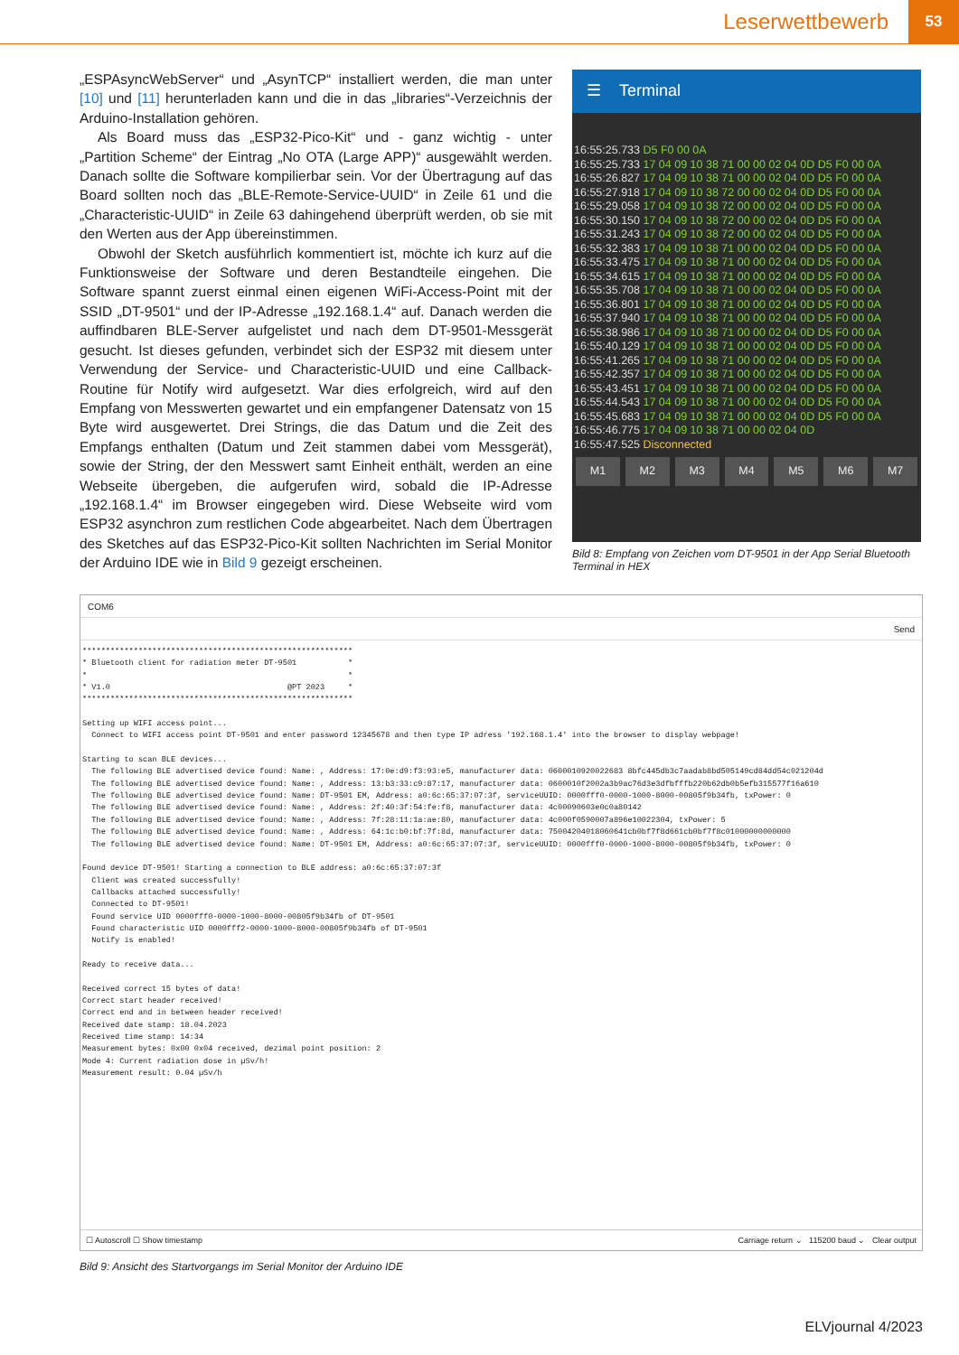Leserwettbewerb 53
„ESPAsyncWebServer“ und „AsynTCP“ installiert werden, die man unter [10] und [11] herunterladen kann und die in das „libraries“-Verzeichnis der Arduino-Installation gehören.
Als Board muss das „ESP32-Pico-Kit“ und - ganz wichtig - unter „Partition Scheme“ der Eintrag „No OTA (Large APP)“ ausgewählt werden. Danach sollte die Software kompilierbar sein. Vor der Übertragung auf das Board sollten noch das „BLE-Remote-Service-UUID“ in Zeile 61 und die „Characteristic-UUID“ in Zeile 63 dahingehend überprüft werden, ob sie mit den Werten aus der App übereinstimmen.
Obwohl der Sketch ausführlich kommentiert ist, möchte ich kurz auf die Funktionsweise der Software und deren Bestandteile eingehen. Die Software spannt zuerst einmal einen eigenen WiFi-Access-Point mit der SSID „DT-9501“ und der IP-Adresse „192.168.1.4“ auf. Danach werden die auffindbaren BLE-Server aufgelistet und nach dem DT-9501-Messgerät gesucht. Ist dieses gefunden, verbindet sich der ESP32 mit diesem unter Verwendung der Service- und Characteristic-UUID und eine Callback-Routine für Notify wird aufgesetzt. War dies erfolgreich, wird auf den Empfang von Messwerten gewartet und ein empfangener Datensatz von 15 Byte wird ausgewertet. Drei Strings, die das Datum und die Zeit des Empfangs enthalten (Datum und Zeit stammen dabei vom Messgerät), sowie der String, der den Messwert samt Einheit enthält, werden an eine Webseite übergeben, die aufgerufen wird, sobald die IP-Adresse „192.168.1.4“ im Browser eingegeben wird. Diese Webseite wird vom ESP32 asynchron zum restlichen Code abgearbeitet. Nach dem Übertragen des Sketches auf das ESP32-Pico-Kit sollten Nachrichten im Serial Monitor der Arduino IDE wie in Bild 9 gezeigt erscheinen.
☰ Terminal
16:55:25.733 D5 F0 00 0A
16:55:25.733 17 04 09 10 38 71 00 00 02 04 0D D5 F0 00 0A
16:55:26.827 17 04 09 10 38 71 00 00 02 04 0D D5 F0 00 0A
16:55:27.918 17 04 09 10 38 72 00 00 02 04 0D D5 F0 00 0A
16:55:29.058 17 04 09 10 38 72 00 00 02 04 0D D5 F0 00 0A
16:55:30.150 17 04 09 10 38 72 00 00 02 04 0D D5 F0 00 0A
16:55:31.243 17 04 09 10 38 72 00 00 02 04 0D D5 F0 00 0A
16:55:32.383 17 04 09 10 38 71 00 00 02 04 0D D5 F0 00 0A
16:55:33.475 17 04 09 10 38 71 00 00 02 04 0D D5 F0 00 0A
16:55:34.615 17 04 09 10 38 71 00 00 02 04 0D D5 F0 00 0A
16:55:35.708 17 04 09 10 38 71 00 00 02 04 0D D5 F0 00 0A
16:55:36.801 17 04 09 10 38 71 00 00 02 04 0D D5 F0 00 0A
16:55:37.940 17 04 09 10 38 71 00 00 02 04 0D D5 F0 00 0A
16:55:38.986 17 04 09 10 38 71 00 00 02 04 0D D5 F0 00 0A
16:55:40.129 17 04 09 10 38 71 00 00 02 04 0D D5 F0 00 0A
16:55:41.265 17 04 09 10 38 71 00 00 02 04 0D D5 F0 00 0A
16:55:42.357 17 04 09 10 38 71 00 00 02 04 0D D5 F0 00 0A
16:55:43.451 17 04 09 10 38 71 00 00 02 04 0D D5 F0 00 0A
16:55:44.543 17 04 09 10 38 71 00 00 02 04 0D D5 F0 00 0A
16:55:45.683 17 04 09 10 38 71 00 00 02 04 0D D5 F0 00 0A
16:55:46.775 17 04 09 10 38 71 00 00 02 04 0D
16:55:47.525 Disconnected
M1 M2 M3 M4 M5 M6 M7
Bild 8: Empfang von Zeichen vom DT-9501 in der App Serial Bluetooth Terminal in HEX
COM6
Send
**********************************************************
* Bluetooth client for radiation meter DT-9501           *
*                                                        *
* V1.0                                      @PT 2023     *
**********************************************************

Setting up WIFI access point...
  Connect to WIFI access point DT-9501 and enter password 12345678 and then type IP adress '192.168.1.4' into the browser to display webpage!

Starting to scan BLE devices...
  The following BLE advertised device found: Name: , Address: 17:0e:d9:f3:93:e5, manufacturer data: 0600010920022683 8bfc445db3c7aadab8bd505149cd84dd54c021204d
  The following BLE advertised device found: Name: , Address: 13:b3:33:c9:87:17, manufacturer data: 0600010f2002a3b9ac76d3e3dfbfffb220b62db0b5efb315577f16a610
  The following BLE advertised device found: Name: DT-9501 EM, Address: a0:6c:65:37:07:3f, serviceUUID: 0000fff0-0000-1000-8000-00805f9b34fb, txPower: 0
  The following BLE advertised device found: Name: , Address: 2f:40:3f:54:fe:f8, manufacturer data: 4c00090603e0c0a80142
  The following BLE advertised device found: Name: , Address: 7f:28:11:1a:ae:80, manufacturer data: 4c000f0590007a896e10022304, txPower: 5
  The following BLE advertised device found: Name: , Address: 64:1c:b0:bf:7f:8d, manufacturer data: 75004204018060641cb0bf7f8d661cb0bf7f8c01000000000000
  The following BLE advertised device found: Name: DT-9501 EM, Address: a0:6c:65:37:07:3f, serviceUUID: 0000fff0-0000-1000-8000-00805f9b34fb, txPower: 0

Found device DT-9501! Starting a connection to BLE address: a0:6c:65:37:07:3f
  Client was created successfully!
  Callbacks attached successfully!
  Connected to DT-9501!
  Found service UID 0000fff0-0000-1000-8000-00805f9b34fb of DT-9501
  Found characteristic UID 0000fff2-0000-1000-8000-00805f9b34fb of DT-9501
  Notify is enabled!

Ready to receive data...

Received correct 15 bytes of data!
Correct start header received!
Correct end and in between header received!
Received date stamp: 18.04.2023
Received time stamp: 14:34
Measurement bytes: 0x00 0x04 received, dezimal point position: 2
Mode 4: Current radiation dose in µSv/h!
Measurement result: 0.04 µSv/h
☐ Autoscroll ☐ Show timestamp Carriage return ⌄ 115200 baud ⌄ Clear output
Bild 9: Ansicht des Startvorgangs im Serial Monitor der Arduino IDE
ELVjournal 4/2023